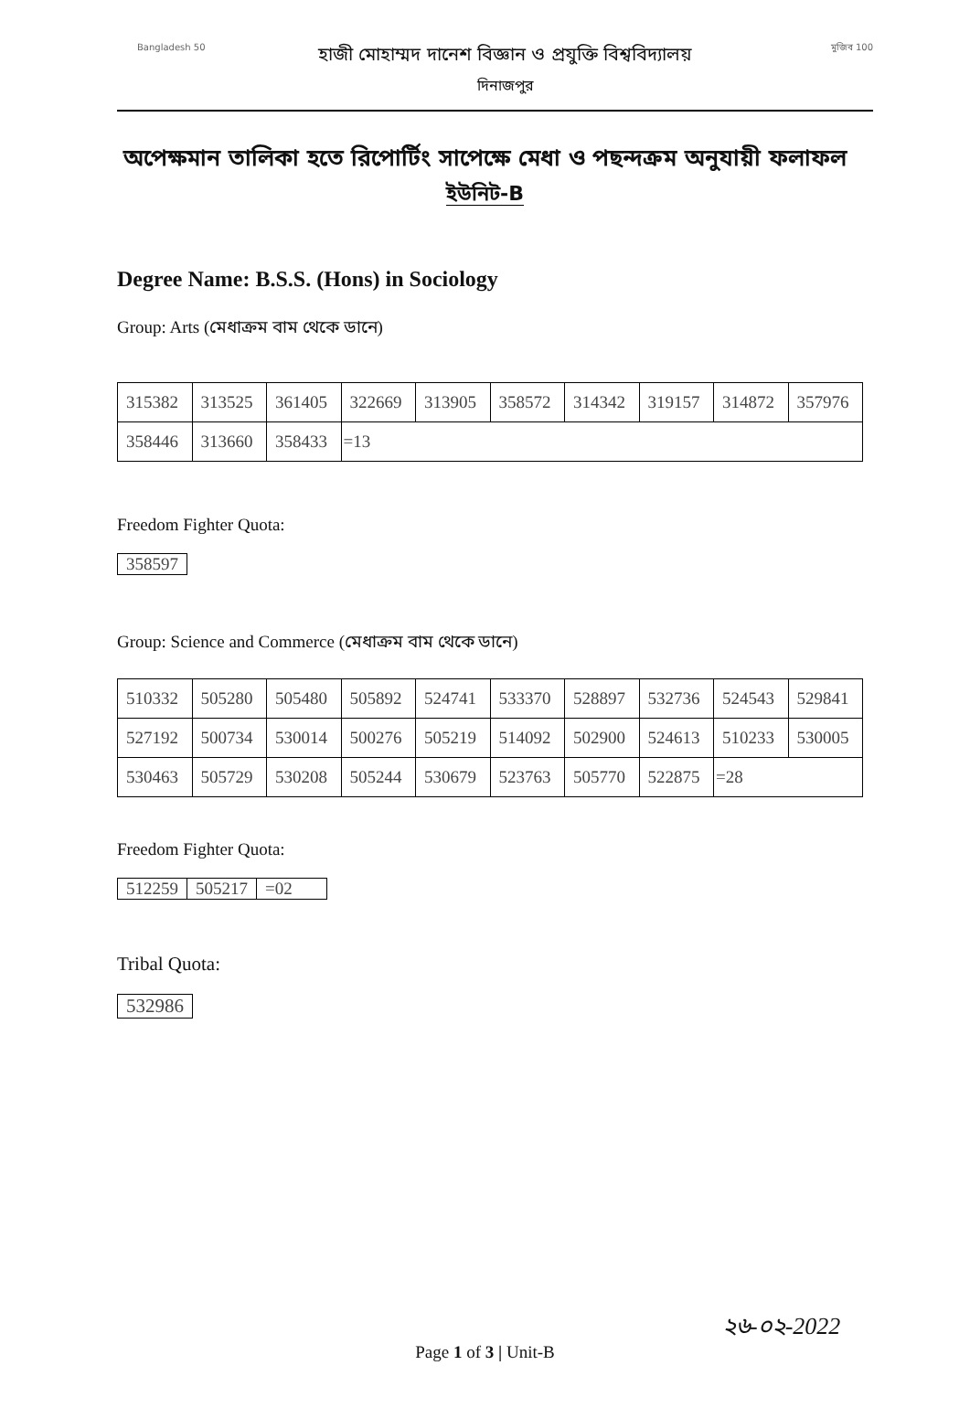Bangladesh 50
হাজী মোহাম্মদ দানেশ বিজ্ঞান ও প্রযুক্তি বিশ্ববিদ্যালয়
দিনাজপুর
মুজিব 100
অপেক্ষমান তালিকা হতে রিপোর্টিং সাপেক্ষে মেধা ও পছন্দক্রম অনুযায়ী ফলাফল
ইউনিট-B
Degree Name: B.S.S. (Hons) in Sociology
Group: Arts (মেধাক্রম বাম থেকে ডানে)
| 315382 | 313525 | 361405 | 322669 | 313905 | 358572 | 314342 | 319157 | 314872 | 357976 |
| 358446 | 313660 | 358433 | =13 | | | | | | |
Freedom Fighter Quota:
| 358597 |
Group: Science and Commerce (মেধাক্রম বাম থেকে ডানে)
| 510332 | 505280 | 505480 | 505892 | 524741 | 533370 | 528897 | 532736 | 524543 | 529841 |
| 527192 | 500734 | 530014 | 500276 | 505219 | 514092 | 502900 | 524613 | 510233 | 530005 |
| 530463 | 505729 | 530208 | 505244 | 530679 | 523763 | 505770 | 522875 | =28 | |
Freedom Fighter Quota:
| 512259 | 505217 | =02 |
Tribal Quota:
| 532986 |
২৬-০২-2022
Page 1 of 3 | Unit-B